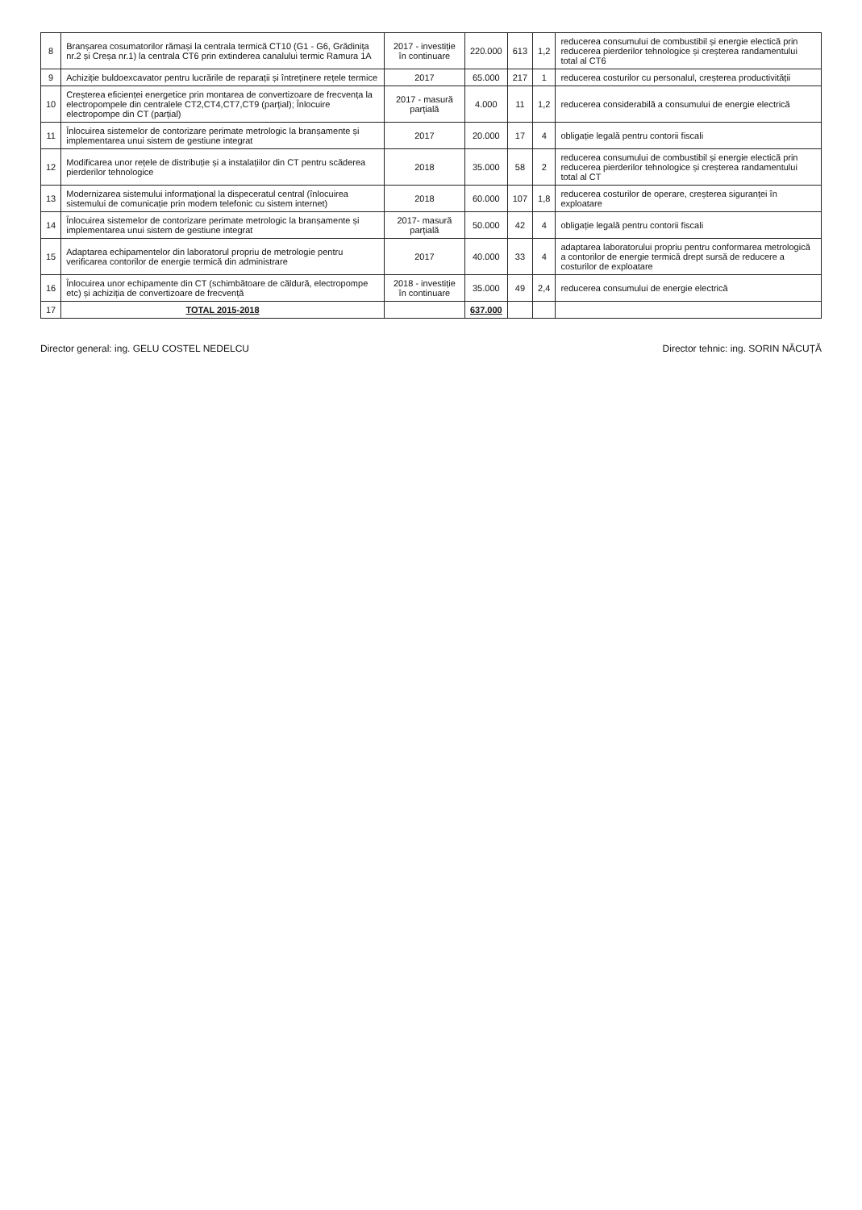| 8 | Branșarea cosumatorilor rămași la centrala termică CT10 (G1 - G6, Grădinița nr.2 și Creșa nr.1) la centrala CT6 prin extinderea canalului termic Ramura 1A | 2017 - investiție în continuare | 220.000 | 613 | 1,2 | reducerea consumului de combustibil și energie electică prin reducerea pierderilor tehnologice și creșterea randamentului total al CT6 |
| 9 | Achiziție buldoexcavator pentru lucrările de reparații și întreținere rețele termice | 2017 | 65.000 | 217 | 1 | reducerea costurilor cu personalul, creșterea productivității |
| 10 | Creșterea eficienței energetice prin montarea de convertizoare de frecvența la electropompele din centralele CT2,CT4,CT7,CT9 (parțial); Înlocuire electropompe din CT (parțial) | 2017 - masură parțială | 4.000 | 11 | 1,2 | reducerea considerabilă a consumului de energie electrică |
| 11 | Înlocuirea sistemelor de contorizare perimate metrologic la branșamente și implementarea unui sistem de gestiune integrat | 2017 | 20.000 | 17 | 4 | obligație legală pentru contorii fiscali |
| 12 | Modificarea unor rețele de distribuție și a instalațiilor din CT pentru scăderea pierderilor tehnologice | 2018 | 35.000 | 58 | 2 | reducerea consumului de combustibil și energie electică prin reducerea pierderilor tehnologice și creșterea randamentului total al CT |
| 13 | Modernizarea sistemului informațional la dispeceratul central (înlocuirea sistemului de comunicație prin modem telefonic cu sistem internet) | 2018 | 60.000 | 107 | 1,8 | reducerea costurilor de operare, creșterea siguranței în exploatare |
| 14 | Înlocuirea sistemelor de contorizare perimate metrologic la branșamente și implementarea unui sistem de gestiune integrat | 2017- masură parțială | 50.000 | 42 | 4 | obligație legală pentru contorii fiscali |
| 15 | Adaptarea echipamentelor din laboratorul propriu de metrologie pentru verificarea contorilor de energie termică din administrare | 2017 | 40.000 | 33 | 4 | adaptarea laboratorului propriu pentru conformarea metrologică a contorilor de energie termică drept sursă de reducere a costurilor de exploatare |
| 16 | Înlocuirea unor echipamente din CT (schimbătoare de căldură, electropompe etc) și achiziția de convertizoare de frecvență | 2018 - investiție în continuare | 35.000 | 49 | 2,4 | reducerea consumului de energie electrică |
| 17 | TOTAL 2015-2018 | | 637.000 | | | |
Director general: ing. GELU COSTEL NEDELCU Director tehnic: ing. SORIN NĂCUȚĂ